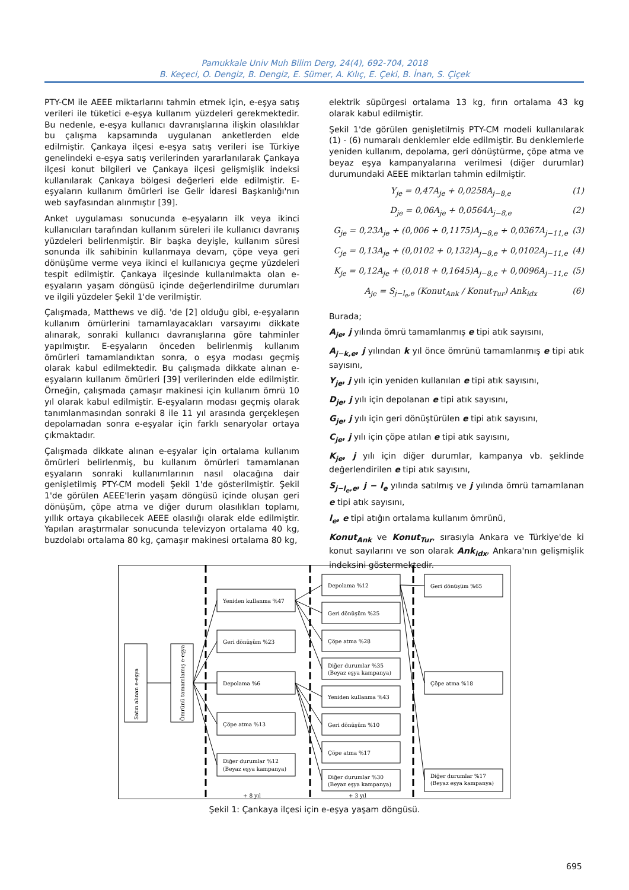Pamukkale Univ Muh Bilim Derg, 24(4), 692-704, 2018
B. Keçeci, O. Dengiz, B. Dengiz, E. Sümer, A. Kılıç, E. Çeki, B. İnan, S. Çiçek
PTY-CM ile AEEE miktarlarını tahmin etmek için, e-eşya satış verileri ile tüketici e-eşya kullanım yüzdeleri gerekmektedir. Bu nedenle, e-eşya kullanıcı davranışlarına ilişkin olasılıklar bu çalışma kapsamında uygulanan anketlerden elde edilmiştir. Çankaya ilçesi e-eşya satış verileri ise Türkiye genelindeki e-eşya satış verilerinden yararlanılarak Çankaya ilçesi konut bilgileri ve Çankaya ilçesi gelişmişlik indeksi kullanılarak Çankaya bölgesi değerleri elde edilmiştir. E-eşyaların kullanım ömürleri ise Gelir İdaresi Başkanlığı'nın web sayfasından alınmıştır [39].
Anket uygulaması sonucunda e-eşyaların ilk veya ikinci kullanıcıları tarafından kullanım süreleri ile kullanıcı davranış yüzdeleri belirlenmiştir. Bir başka deyişle, kullanım süresi sonunda ilk sahibinin kullanmaya devam, çöpe veya geri dönüşüme verme veya ikinci el kullanıcıya geçme yüzdeleri tespit edilmiştir. Çankaya ilçesinde kullanılmakta olan e-eşyaların yaşam döngüsü içinde değerlendirilme durumları ve ilgili yüzdeler Şekil 1'de verilmiştir.
Çalışmada, Matthews ve diğ. 'de [2] olduğu gibi, e-eşyaların kullanım ömürlerini tamamlayacakları varsayımı dikkate alınarak, sonraki kullanıcı davranışlarına göre tahminler yapılmıştır. E-eşyaların önceden belirlenmiş kullanım ömürleri tamamlandıktan sonra, o eşya modası geçmiş olarak kabul edilmektedir. Bu çalışmada dikkate alınan e-eşyaların kullanım ömürleri [39] verilerinden elde edilmiştir. Örneğin, çalışmada çamaşır makinesi için kullanım ömrü 10 yıl olarak kabul edilmiştir. E-eşyaların modası geçmiş olarak tanımlanmasından sonraki 8 ile 11 yıl arasında gerçekleşen depolamadan sonra e-eşyalar için farklı senaryolar ortaya çıkmaktadır.
Çalışmada dikkate alınan e-eşyalar için ortalama kullanım ömürleri belirlenmiş, bu kullanım ömürleri tamamlanan eşyaların sonraki kullanımlarının nasıl olacağına dair genişletilmiş PTY-CM modeli Şekil 1'de gösterilmiştir. Şekil 1'de görülen AEEE'lerin yaşam döngüsü içinde oluşan geri dönüşüm, çöpe atma ve diğer durum olasılıkları toplamı, yıllık ortaya çıkabilecek AEEE olasılığı olarak elde edilmiştir. Yapılan araştırmalar sonucunda televizyon ortalama 40 kg, buzdolabı ortalama 80 kg, çamaşır makinesi ortalama 80 kg,
elektrik süpürgesi ortalama 13 kg, fırın ortalama 43 kg olarak kabul edilmiştir.
Şekil 1'de görülen genişletilmiş PTY-CM modeli kullanılarak (1) - (6) numaralı denklemler elde edilmiştir. Bu denklemlerle yeniden kullanım, depolama, geri dönüştürme, çöpe atma ve beyaz eşya kampanyalarına verilmesi (diğer durumlar) durumundaki AEEE miktarları tahmin edilmiştir.
Y<sub>je</sub> = 0,47A<sub>je</sub> + 0,0258A<sub>j−8,e</sub> (1)
D<sub>je</sub> = 0,06A<sub>je</sub> + 0,0564A<sub>j−8,e</sub> (2)
G<sub>je</sub> = 0,23A<sub>je</sub> + (0,006 + 0,1175)A<sub>j−8,e</sub> + 0,0367A<sub>j−11,e</sub> (3)
C<sub>je</sub> = 0,13A<sub>je</sub> + (0,0102 + 0,132)A<sub>j−8,e</sub> + 0,0102A<sub>j−11,e</sub> (4)
K<sub>je</sub> = 0,12A<sub>je</sub> + (0,018 + 0,1645)A<sub>j−8,e</sub> + 0,0096A<sub>j−11,e</sub> (5)
A<sub>je</sub> = S<sub>j−l<sub>e</sub>,e</sub> (Konut<sub>Ank</sub> / Konut<sub>Tur</sub>) Ank<sub>idx</sub> (6)
Burada;
A<sub>je</sub>, j yılında ömrü tamamlanmış e tipi atık sayısını,
A<sub>j−k,e</sub>, j yılından k yıl önce ömrünü tamamlanmış e tipi atık sayısını,
Y<sub>je</sub>, j yılı için yeniden kullanılan e tipi atık sayısını,
D<sub>je</sub>, j yılı için depolanan e tipi atık sayısını,
G<sub>je</sub>, j yılı için geri dönüştürülen e tipi atık sayısını,
C<sub>je</sub>, j yılı için çöpe atılan e tipi atık sayısını,
K<sub>je</sub>, j yılı için diğer durumlar, kampanya vb. şeklinde değerlendirilen e tipi atık sayısını,
S<sub>j−l<sub>e</sub>,e</sub>, j − l<sub>e</sub> yılında satılmış ve j yılında ömrü tamamlanan e tipi atık sayısını,
l<sub>e</sub>, e tipi atığın ortalama kullanım ömrünü,
Konut<sub>Ank</sub> ve Konut<sub>Tur</sub>, sırasıyla Ankara ve Türkiye'de ki konut sayılarını ve son olarak Ank<sub>idx</sub>, Ankara'nın gelişmişlik indeksini göstermektedir.
Satın alınan e-eşya
Ömrünü tamamlamış e-eşya
Yeniden kullanma %47
Geri dönüşüm %23
Depolama %6
Çöpe atma %13
Diğer durumlar %12
(Beyaz eşya kampanya)
Depolama %12
Geri dönüşüm %25
Çöpe atma %28
Diğer durumlar %35
(Beyaz eşya kampanya)
Yeniden kullanma %43
Geri dönüşüm %10
Çöpe atma %17
Diğer durumlar %30
(Beyaz eşya kampanya)
Geri dönüşüm %65
Çöpe atma %18
Diğer durumlar %17
(Beyaz eşya kampanya)
+ 8 yıl
+ 3 yıl
Şekil 1: Çankaya ilçesi için e-eşya yaşam döngüsü.
695